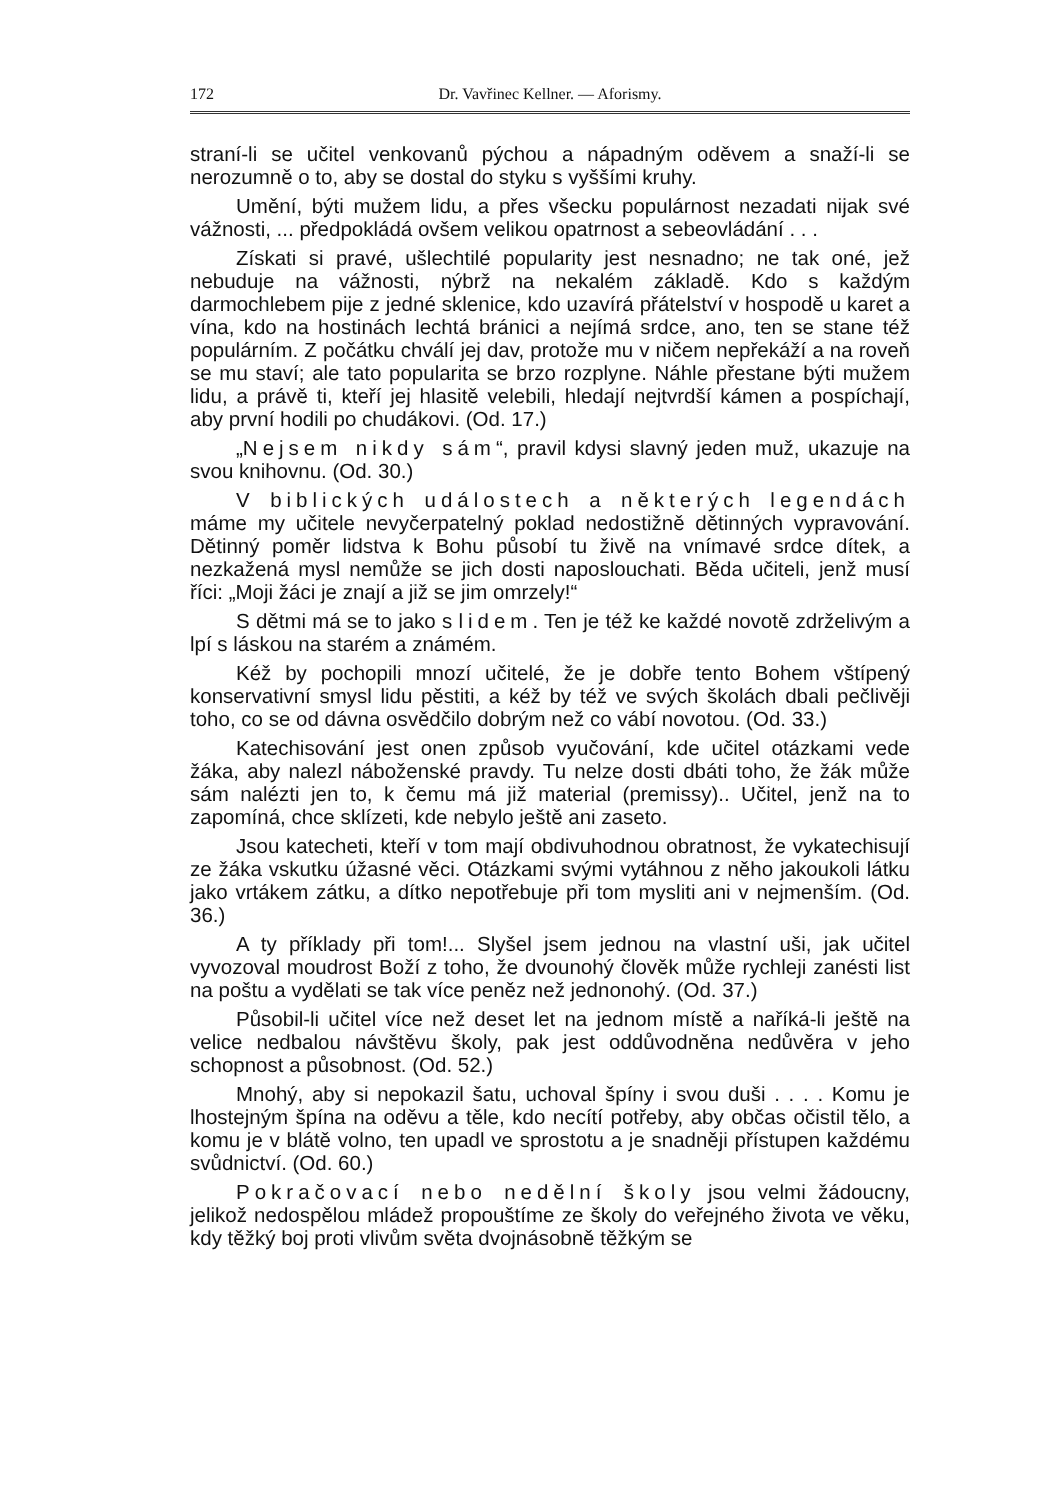172 Dr. Vavřinec Kellner. — Aforismy.
straní-li se učitel venkovanů pýchou a nápadným oděvem a snaží-li se nerozumně o to, aby se dostal do styku s vyššími kruhy.
Umění, býti mužem lidu, a přes všecku populárnost nezadati nijak své vážnosti, ... předpokládá ovšem velikou opatrnost a sebeovládání . . .
Získati si pravé, ušlechtilé popularity jest nesnadno; ne tak oné, jež nebuduje na vážnosti, nýbrž na nekalém základě. Kdo s každým darmochlebem pije z jedné sklenice, kdo uzavírá přátelství v hospodě u karet a vína, kdo na hostinách lechtá bránici a nejímá srdce, ano, ten se stane též populárním. Z počátku chválí jej dav, protože mu v ničem nepřekáží a na roveň se mu staví; ale tato popularita se brzo rozplyne. Náhle přestane býti mužem lidu, a právě ti, kteří jej hlasitě velebili, hledají nejtvrdší kámen a pospíchají, aby první hodili po chudákovi. (Od. 17.)
„Nejsem nikdy sám“, pravil kdysi slavný jeden muž, ukazuje na svou knihovnu. (Od. 30.)
V biblických událostech a některých legendách máme my učitele nevyčerpatelný poklad nedostižně dětinných vypravování. Dětinný poměr lidstva k Bohu působí tu živě na vnímavé srdce dítek, a nezkažená mysl nemůže se jich dosti naposlouchati. Běda učiteli, jenž musí říci: „Moji žáci je znají a již se jim omrzely!“
S dětmi má se to jako s lidem. Ten je též ke každé novotě zdrželivým a lpí s láskou na starém a známém.
Kéž by pochopili mnozí učitelé, že je dobře tento Bohem vštípený konservativní smysl lidu pěstiti, a kéž by též ve svých školách dbali pečlivěji toho, co se od dávna osvědčilo dobrým než co vábí novotou. (Od. 33.)
Katechisování jest onen způsob vyučování, kde učitel otázkami vede žáka, aby nalezl náboženské pravdy. Tu nelze dosti dbáti toho, že žák může sám nalézti jen to, k čemu má již material (premissy).. Učitel, jenž na to zapomíná, chce sklízeti, kde nebylo ještě ani zaseto.
Jsou katecheti, kteří v tom mají obdivuhodnou obratnost, že vykatechisují ze žáka vskutku úžasné věci. Otázkami svými vytáhnou z něho jakoukoli látku jako vrtákem zátku, a dítko nepotřebuje při tom mysliti ani v nejmenším. (Od. 36.)
A ty příklady při tom!... Slyšel jsem jednou na vlastní uši, jak učitel vyvozoval moudrost Boží z toho, že dvounohý člověk může rychleji zanésti list na poštu a vydělati se tak více peněz než jednonohý. (Od. 37.)
Působil-li učitel více než deset let na jednom místě a naříká-li ještě na velice nedbalou návštěvu školy, pak jest oddůvodněna nedůvěra v jeho schopnost a působnost. (Od. 52.)
Mnohý, aby si nepokazil šatu, uchoval špíny i svou duši . . . . Komu je lhostejným špína na oděvu a těle, kdo necítí potřeby, aby občas očistil tělo, a komu je v blátě volno, ten upadl ve sprostotu a je snadněji přístupen každému svůdnictví. (Od. 60.)
Pokračovací nebo nedělní školy jsou velmi žádoucny, jelikož nedospělou mládež propouštíme ze školy do veřejného života ve věku, kdy těžký boj proti vlivům světa dvojnásobně těžkým se